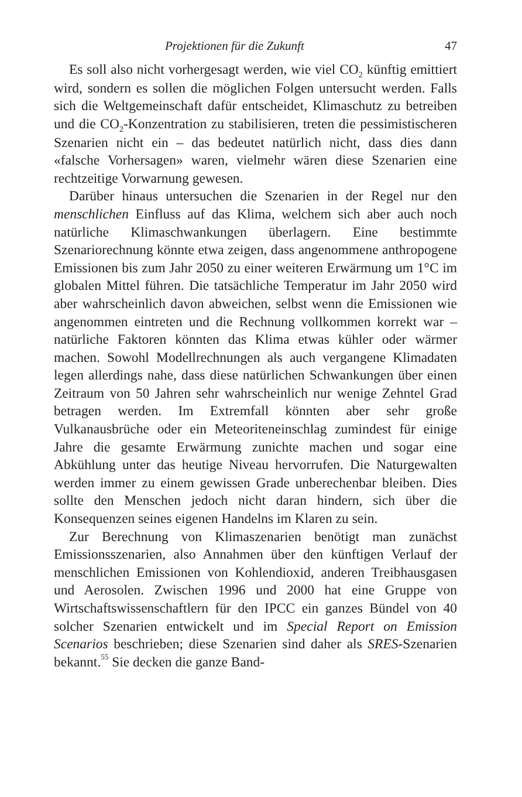Projektionen für die Zukunft 47
Es soll also nicht vorhergesagt werden, wie viel CO<sub>2</sub> künftig emittiert wird, sondern es sollen die möglichen Folgen untersucht werden. Falls sich die Weltgemeinschaft dafür entscheidet, Klimaschutz zu betreiben und die CO<sub>2</sub>-Konzentration zu stabilisieren, treten die pessimistischeren Szenarien nicht ein – das bedeutet natürlich nicht, dass dies dann «falsche Vorhersagen» waren, vielmehr wären diese Szenarien eine rechtzeitige Vorwarnung gewesen.
Darüber hinaus untersuchen die Szenarien in der Regel nur den menschlichen Einfluss auf das Klima, welchem sich aber auch noch natürliche Klimaschwankungen überlagern. Eine bestimmte Szenariorechnung könnte etwa zeigen, dass angenommene anthropogene Emissionen bis zum Jahr 2050 zu einer weiteren Erwärmung um 1°C im globalen Mittel führen. Die tatsächliche Temperatur im Jahr 2050 wird aber wahrscheinlich davon abweichen, selbst wenn die Emissionen wie angenommen eintreten und die Rechnung vollkommen korrekt war – natürliche Faktoren könnten das Klima etwas kühler oder wärmer machen. Sowohl Modellrechnungen als auch vergangene Klimadaten legen allerdings nahe, dass diese natürlichen Schwankungen über einen Zeitraum von 50 Jahren sehr wahrscheinlich nur wenige Zehntel Grad betragen werden. Im Extremfall könnten aber sehr große Vulkanausbrüche oder ein Meteoriteneinschlag zumindest für einige Jahre die gesamte Erwärmung zunichte machen und sogar eine Abkühlung unter das heutige Niveau hervorrufen. Die Naturgewalten werden immer zu einem gewissen Grade unberechenbar bleiben. Dies sollte den Menschen jedoch nicht daran hindern, sich über die Konsequenzen seines eigenen Handelns im Klaren zu sein.
Zur Berechnung von Klimaszenarien benötigt man zunächst Emissionsszenarien, also Annahmen über den künftigen Verlauf der menschlichen Emissionen von Kohlendioxid, anderen Treibhausgasen und Aerosolen. Zwischen 1996 und 2000 hat eine Gruppe von Wirtschaftswissenschaftlern für den IPCC ein ganzes Bündel von 40 solcher Szenarien entwickelt und im Special Report on Emission Scenarios beschrieben; diese Szenarien sind daher als SRES-Szenarien bekannt.<sup>55</sup> Sie decken die ganze Band-